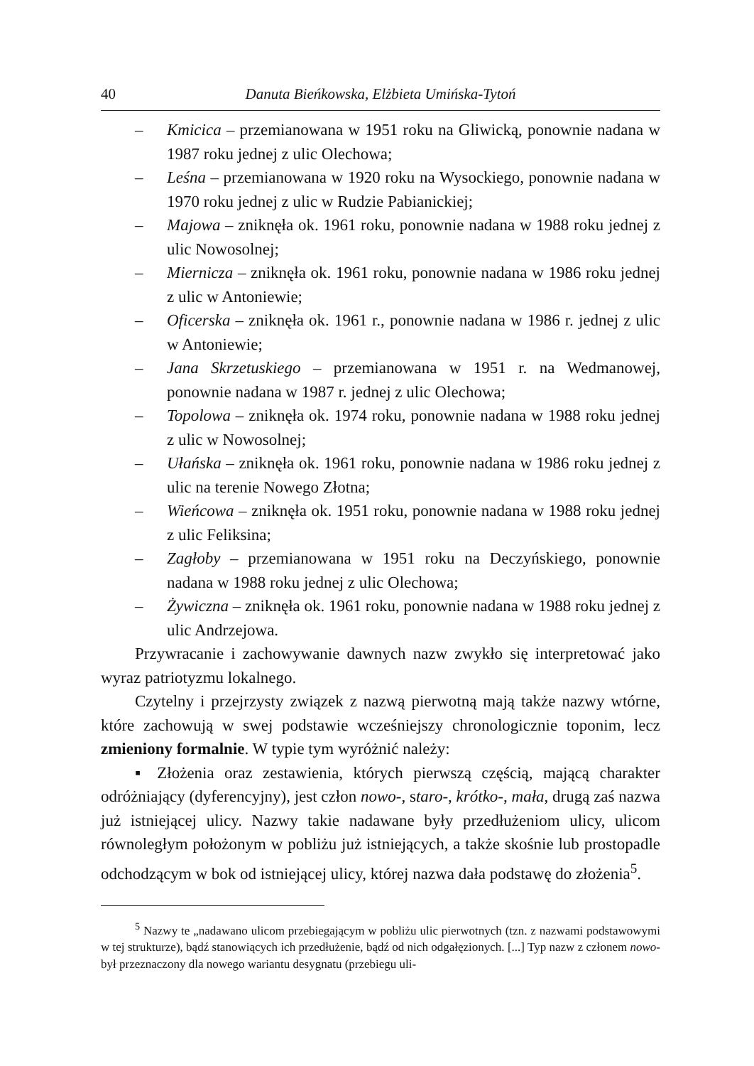40 Danuta Bieńkowska, Elżbieta Umińska-Tytoń
– Kmicica – przemianowana w 1951 roku na Gliwicką, ponownie nadana w 1987 roku jednej z ulic Olechowa;
– Leśna – przemianowana w 1920 roku na Wysockiego, ponownie nadana w 1970 roku jednej z ulic w Rudzie Pabianickiej;
– Majowa – zniknęła ok. 1961 roku, ponownie nadana w 1988 roku jednej z ulic Nowosolnej;
– Miernicza – zniknęła ok. 1961 roku, ponownie nadana w 1986 roku jednej z ulic w Antoniewie;
– Oficerska – zniknęła ok. 1961 r., ponownie nadana w 1986 r. jednej z ulic w Antoniewie;
– Jana Skrzetuskiego – przemianowana w 1951 r. na Wedmanowej, ponownie nadana w 1987 r. jednej z ulic Olechowa;
– Topolowa – zniknęła ok. 1974 roku, ponownie nadana w 1988 roku jednej z ulic w Nowosolnej;
– Ułańska – zniknęła ok. 1961 roku, ponownie nadana w 1986 roku jednej z ulic na terenie Nowego Złotna;
– Wieńcowa – zniknęła ok. 1951 roku, ponownie nadana w 1988 roku jednej z ulic Feliksina;
– Zagłoby – przemianowana w 1951 roku na Deczyńskiego, ponownie nadana w 1988 roku jednej z ulic Olechowa;
– Żywiczna – zniknęła ok. 1961 roku, ponownie nadana w 1988 roku jednej z ulic Andrzejowa.
Przywracanie i zachowywanie dawnych nazw zwykło się interpretować jako wyraz patriotyzmu lokalnego.
Czytelny i przejrzysty związek z nazwą pierwotną mają także nazwy wtórne, które zachowują w swej podstawie wcześniejszy chronologicznie toponim, lecz zmieniony formalnie. W typie tym wyróżnić należy:
▪ Złożenia oraz zestawienia, których pierwszą częścią, mającą charakter odróżniający (dyferencyjny), jest człon nowo-, staro-, krótko-, mała, drugą zaś nazwa już istniejącej ulicy. Nazwy takie nadawane były przedłużeniom ulicy, ulicom równoległym położonym w pobliżu już istniejących, a także skośnie lub prostopadle odchodzącym w bok od istniejącej ulicy, której nazwa dała podstawę do złożenia<sup>5</sup>.
<sup>5</sup> Nazwy te „nadawano ulicom przebiegającym w pobliżu ulic pierwotnych (tzn. z nazwami podstawowymi w tej strukturze), bądź stanowiących ich przedłużenie, bądź od nich odgałęzionych. [...] Typ nazw z członem nowo- był przeznaczony dla nowego wariantu desygnatu (przebiegu uli-